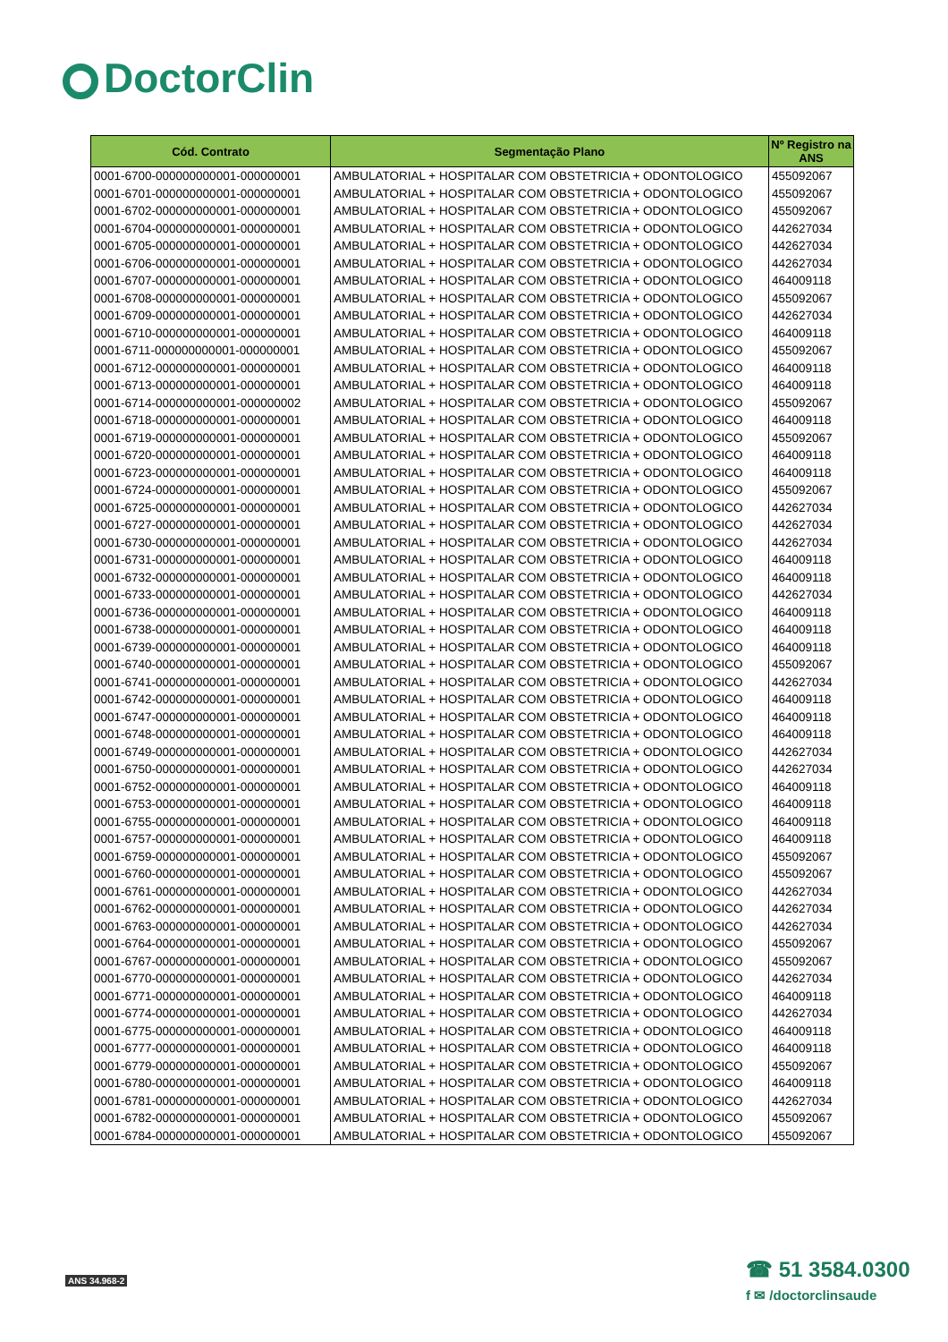DoctorClin
| Cód. Contrato | Segmentação Plano | Nº Registro na ANS |
| --- | --- | --- |
| 0001-6700-000000000001-000000001 | AMBULATORIAL + HOSPITALAR COM OBSTETRICIA + ODONTOLOGICO | 455092067 |
| 0001-6701-000000000001-000000001 | AMBULATORIAL + HOSPITALAR COM OBSTETRICIA + ODONTOLOGICO | 455092067 |
| 0001-6702-000000000001-000000001 | AMBULATORIAL + HOSPITALAR COM OBSTETRICIA + ODONTOLOGICO | 455092067 |
| 0001-6704-000000000001-000000001 | AMBULATORIAL + HOSPITALAR COM OBSTETRICIA + ODONTOLOGICO | 442627034 |
| 0001-6705-000000000001-000000001 | AMBULATORIAL + HOSPITALAR COM OBSTETRICIA + ODONTOLOGICO | 442627034 |
| 0001-6706-000000000001-000000001 | AMBULATORIAL + HOSPITALAR COM OBSTETRICIA + ODONTOLOGICO | 442627034 |
| 0001-6707-000000000001-000000001 | AMBULATORIAL + HOSPITALAR COM OBSTETRICIA + ODONTOLOGICO | 464009118 |
| 0001-6708-000000000001-000000001 | AMBULATORIAL + HOSPITALAR COM OBSTETRICIA + ODONTOLOGICO | 455092067 |
| 0001-6709-000000000001-000000001 | AMBULATORIAL + HOSPITALAR COM OBSTETRICIA + ODONTOLOGICO | 442627034 |
| 0001-6710-000000000001-000000001 | AMBULATORIAL + HOSPITALAR COM OBSTETRICIA + ODONTOLOGICO | 464009118 |
| 0001-6711-000000000001-000000001 | AMBULATORIAL + HOSPITALAR COM OBSTETRICIA + ODONTOLOGICO | 455092067 |
| 0001-6712-000000000001-000000001 | AMBULATORIAL + HOSPITALAR COM OBSTETRICIA + ODONTOLOGICO | 464009118 |
| 0001-6713-000000000001-000000001 | AMBULATORIAL + HOSPITALAR COM OBSTETRICIA + ODONTOLOGICO | 464009118 |
| 0001-6714-000000000001-000000002 | AMBULATORIAL + HOSPITALAR COM OBSTETRICIA + ODONTOLOGICO | 455092067 |
| 0001-6718-000000000001-000000001 | AMBULATORIAL + HOSPITALAR COM OBSTETRICIA + ODONTOLOGICO | 464009118 |
| 0001-6719-000000000001-000000001 | AMBULATORIAL + HOSPITALAR COM OBSTETRICIA + ODONTOLOGICO | 455092067 |
| 0001-6720-000000000001-000000001 | AMBULATORIAL + HOSPITALAR COM OBSTETRICIA + ODONTOLOGICO | 464009118 |
| 0001-6723-000000000001-000000001 | AMBULATORIAL + HOSPITALAR COM OBSTETRICIA + ODONTOLOGICO | 464009118 |
| 0001-6724-000000000001-000000001 | AMBULATORIAL + HOSPITALAR COM OBSTETRICIA + ODONTOLOGICO | 455092067 |
| 0001-6725-000000000001-000000001 | AMBULATORIAL + HOSPITALAR COM OBSTETRICIA + ODONTOLOGICO | 442627034 |
| 0001-6727-000000000001-000000001 | AMBULATORIAL + HOSPITALAR COM OBSTETRICIA + ODONTOLOGICO | 442627034 |
| 0001-6730-000000000001-000000001 | AMBULATORIAL + HOSPITALAR COM OBSTETRICIA + ODONTOLOGICO | 442627034 |
| 0001-6731-000000000001-000000001 | AMBULATORIAL + HOSPITALAR COM OBSTETRICIA + ODONTOLOGICO | 464009118 |
| 0001-6732-000000000001-000000001 | AMBULATORIAL + HOSPITALAR COM OBSTETRICIA + ODONTOLOGICO | 464009118 |
| 0001-6733-000000000001-000000001 | AMBULATORIAL + HOSPITALAR COM OBSTETRICIA + ODONTOLOGICO | 442627034 |
| 0001-6736-000000000001-000000001 | AMBULATORIAL + HOSPITALAR COM OBSTETRICIA + ODONTOLOGICO | 464009118 |
| 0001-6738-000000000001-000000001 | AMBULATORIAL + HOSPITALAR COM OBSTETRICIA + ODONTOLOGICO | 464009118 |
| 0001-6739-000000000001-000000001 | AMBULATORIAL + HOSPITALAR COM OBSTETRICIA + ODONTOLOGICO | 464009118 |
| 0001-6740-000000000001-000000001 | AMBULATORIAL + HOSPITALAR COM OBSTETRICIA + ODONTOLOGICO | 455092067 |
| 0001-6741-000000000001-000000001 | AMBULATORIAL + HOSPITALAR COM OBSTETRICIA + ODONTOLOGICO | 442627034 |
| 0001-6742-000000000001-000000001 | AMBULATORIAL + HOSPITALAR COM OBSTETRICIA + ODONTOLOGICO | 464009118 |
| 0001-6747-000000000001-000000001 | AMBULATORIAL + HOSPITALAR COM OBSTETRICIA + ODONTOLOGICO | 464009118 |
| 0001-6748-000000000001-000000001 | AMBULATORIAL + HOSPITALAR COM OBSTETRICIA + ODONTOLOGICO | 464009118 |
| 0001-6749-000000000001-000000001 | AMBULATORIAL + HOSPITALAR COM OBSTETRICIA + ODONTOLOGICO | 442627034 |
| 0001-6750-000000000001-000000001 | AMBULATORIAL + HOSPITALAR COM OBSTETRICIA + ODONTOLOGICO | 442627034 |
| 0001-6752-000000000001-000000001 | AMBULATORIAL + HOSPITALAR COM OBSTETRICIA + ODONTOLOGICO | 464009118 |
| 0001-6753-000000000001-000000001 | AMBULATORIAL + HOSPITALAR COM OBSTETRICIA + ODONTOLOGICO | 464009118 |
| 0001-6755-000000000001-000000001 | AMBULATORIAL + HOSPITALAR COM OBSTETRICIA + ODONTOLOGICO | 464009118 |
| 0001-6757-000000000001-000000001 | AMBULATORIAL + HOSPITALAR COM OBSTETRICIA + ODONTOLOGICO | 464009118 |
| 0001-6759-000000000001-000000001 | AMBULATORIAL + HOSPITALAR COM OBSTETRICIA + ODONTOLOGICO | 455092067 |
| 0001-6760-000000000001-000000001 | AMBULATORIAL + HOSPITALAR COM OBSTETRICIA + ODONTOLOGICO | 455092067 |
| 0001-6761-000000000001-000000001 | AMBULATORIAL + HOSPITALAR COM OBSTETRICIA + ODONTOLOGICO | 442627034 |
| 0001-6762-000000000001-000000001 | AMBULATORIAL + HOSPITALAR COM OBSTETRICIA + ODONTOLOGICO | 442627034 |
| 0001-6763-000000000001-000000001 | AMBULATORIAL + HOSPITALAR COM OBSTETRICIA + ODONTOLOGICO | 442627034 |
| 0001-6764-000000000001-000000001 | AMBULATORIAL + HOSPITALAR COM OBSTETRICIA + ODONTOLOGICO | 455092067 |
| 0001-6767-000000000001-000000001 | AMBULATORIAL + HOSPITALAR COM OBSTETRICIA + ODONTOLOGICO | 455092067 |
| 0001-6770-000000000001-000000001 | AMBULATORIAL + HOSPITALAR COM OBSTETRICIA + ODONTOLOGICO | 442627034 |
| 0001-6771-000000000001-000000001 | AMBULATORIAL + HOSPITALAR COM OBSTETRICIA + ODONTOLOGICO | 464009118 |
| 0001-6774-000000000001-000000001 | AMBULATORIAL + HOSPITALAR COM OBSTETRICIA + ODONTOLOGICO | 442627034 |
| 0001-6775-000000000001-000000001 | AMBULATORIAL + HOSPITALAR COM OBSTETRICIA + ODONTOLOGICO | 464009118 |
| 0001-6777-000000000001-000000001 | AMBULATORIAL + HOSPITALAR COM OBSTETRICIA + ODONTOLOGICO | 464009118 |
| 0001-6779-000000000001-000000001 | AMBULATORIAL + HOSPITALAR COM OBSTETRICIA + ODONTOLOGICO | 455092067 |
| 0001-6780-000000000001-000000001 | AMBULATORIAL + HOSPITALAR COM OBSTETRICIA + ODONTOLOGICO | 464009118 |
| 0001-6781-000000000001-000000001 | AMBULATORIAL + HOSPITALAR COM OBSTETRICIA + ODONTOLOGICO | 442627034 |
| 0001-6782-000000000001-000000001 | AMBULATORIAL + HOSPITALAR COM OBSTETRICIA + ODONTOLOGICO | 455092067 |
| 0001-6784-000000000001-000000001 | AMBULATORIAL + HOSPITALAR COM OBSTETRICIA + ODONTOLOGICO | 455092067 |
ANS 34.968-2
☎ 51 3584.0300
f ✉ /doctorclinsaude